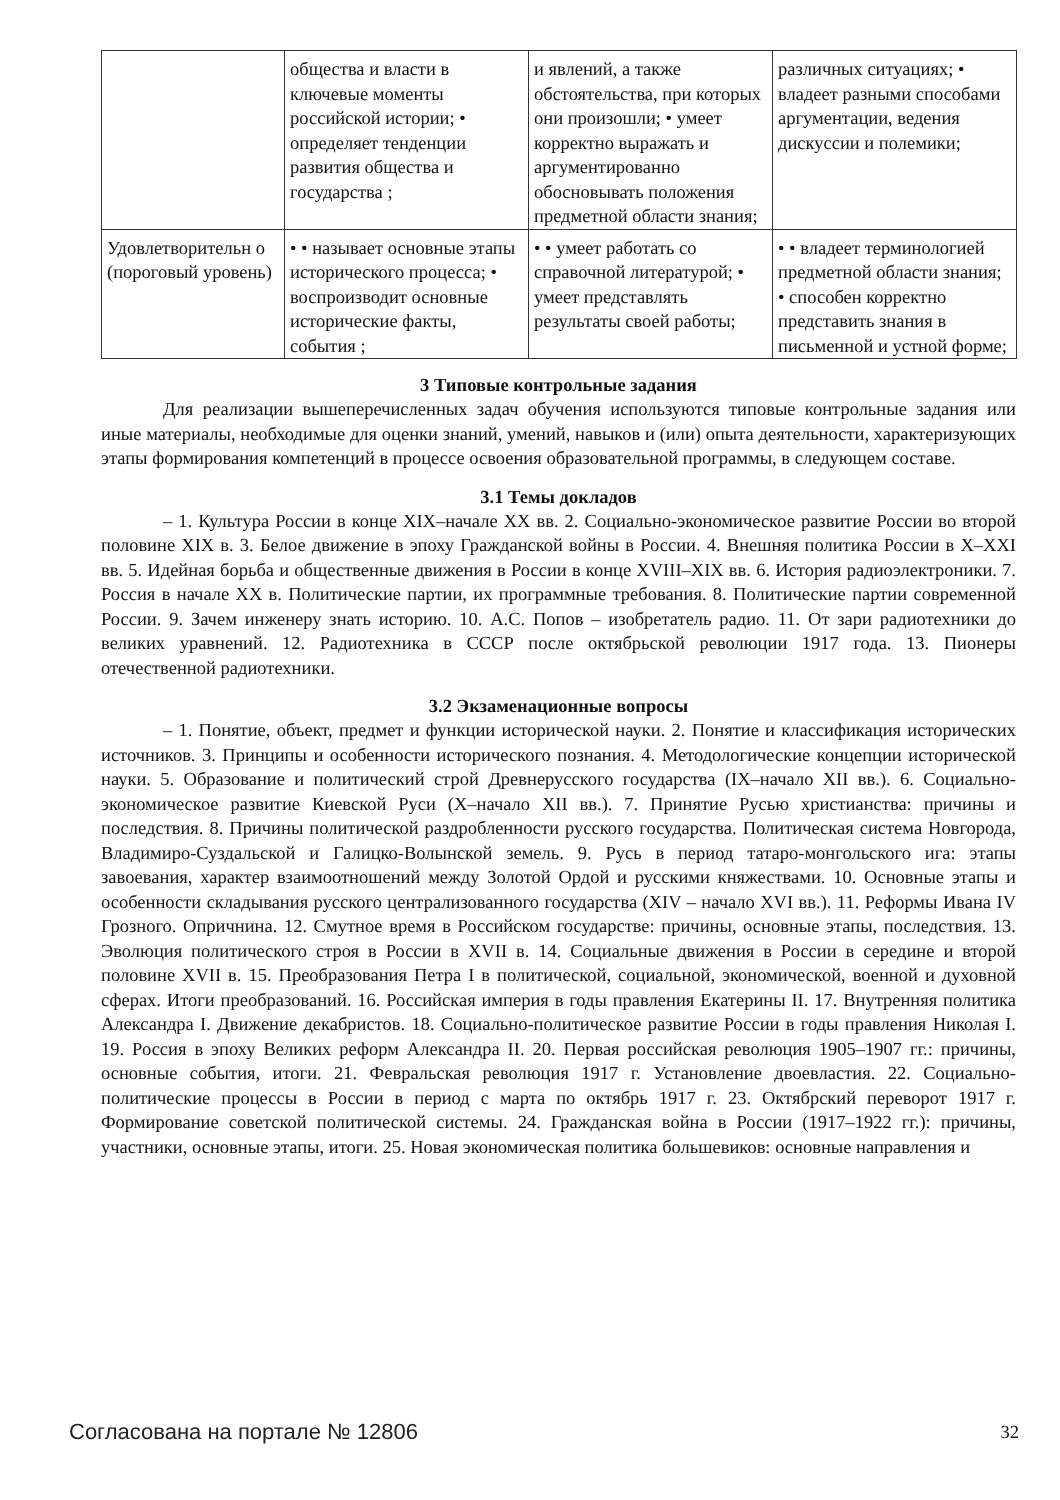| | общества и власти в ключевые моменты российской истории; • определяет тенденции развития общества и государства ; | и явлений, а также обстоятельства, при которых они произошли; • умеет корректно выражать и аргументированно обосновывать положения предметной области знания; | различных ситуациях; • владеет разными способами аргументации, ведения дискуссии и полемики; |
| Удовлетворительн о (пороговый уровень) | • • называет основные этапы исторического процесса; • воспроизводит основные исторические факты, события ; | • • умеет работать со справочной литературой; • умеет представлять результаты своей работы; | • • владеет терминологией предметной области знания; • способен корректно представить знания в письменной и устной форме; |
3 Типовые контрольные задания
Для реализации вышеперечисленных задач обучения используются типовые контрольные задания или иные материалы, необходимые для оценки знаний, умений, навыков и (или) опыта деятельности, характеризующих этапы формирования компетенций в процессе освоения образовательной программы, в следующем составе.
3.1 Темы докладов
– 1. Культура России в конце XIX–начале XX вв. 2. Социально-экономическое развитие России во второй половине XIX в. 3. Белое движение в эпоху Гражданской войны в России. 4. Внешняя политика России в X–XXI вв. 5. Идейная борьба и общественные движения в России в конце XVIII–XIX вв. 6. История радиоэлектроники. 7. Россия в начале XX в. Политические партии, их программные требования. 8. Политические партии современной России. 9. Зачем инженеру знать историю. 10. А.С. Попов – изобретатель радио. 11. От зари радиотехники до великих уравнений. 12. Радиотехника в СССР после октябрьской революции 1917 года. 13. Пионеры отечественной радиотехники.
3.2 Экзаменационные вопросы
– 1. Понятие, объект, предмет и функции исторической науки. 2. Понятие и классификация исторических источников. 3. Принципы и особенности исторического познания. 4. Методологические концепции исторической науки. 5. Образование и политический строй Древнерусского государства (IX–начало XII вв.). 6. Социально-экономическое развитие Киевской Руси (X–начало XII вв.). 7. Принятие Русью христианства: причины и последствия. 8. Причины политической раздробленности русского государства. Политическая система Новгорода, Владимиро-Суздальской и Галицко-Волынской земель. 9. Русь в период татаро-монгольского ига: этапы завоевания, характер взаимоотношений между Золотой Ордой и русскими княжествами. 10. Основные этапы и особенности складывания русского централизованного государства (XIV – начало XVI вв.). 11. Реформы Ивана IV Грозного. Опричнина. 12. Смутное время в Российском государстве: причины, основные этапы, последствия. 13. Эволюция политического строя в России в XVII в. 14. Социальные движения в России в середине и второй половине XVII в. 15. Преобразования Петра I в политической, социальной, экономической, военной и духовной сферах. Итоги преобразований. 16. Российская империя в годы правления Екатерины II. 17. Внутренняя политика Александра I. Движение декабристов. 18. Социально-политическое развитие России в годы правления Николая I. 19. Россия в эпоху Великих реформ Александра II. 20. Первая российская революция 1905–1907 гг.: причины, основные события, итоги. 21. Февральская революция 1917 г. Установление двоевластия. 22. Социально-политические процессы в России в период с марта по октябрь 1917 г. 23. Октябрский переворот 1917 г. Формирование советской политической системы. 24. Гражданская война в России (1917–1922 гг.): причины, участники, основные этапы, итоги. 25. Новая экономическая политика большевиков: основные направления и
Согласована на портале № 12806 32